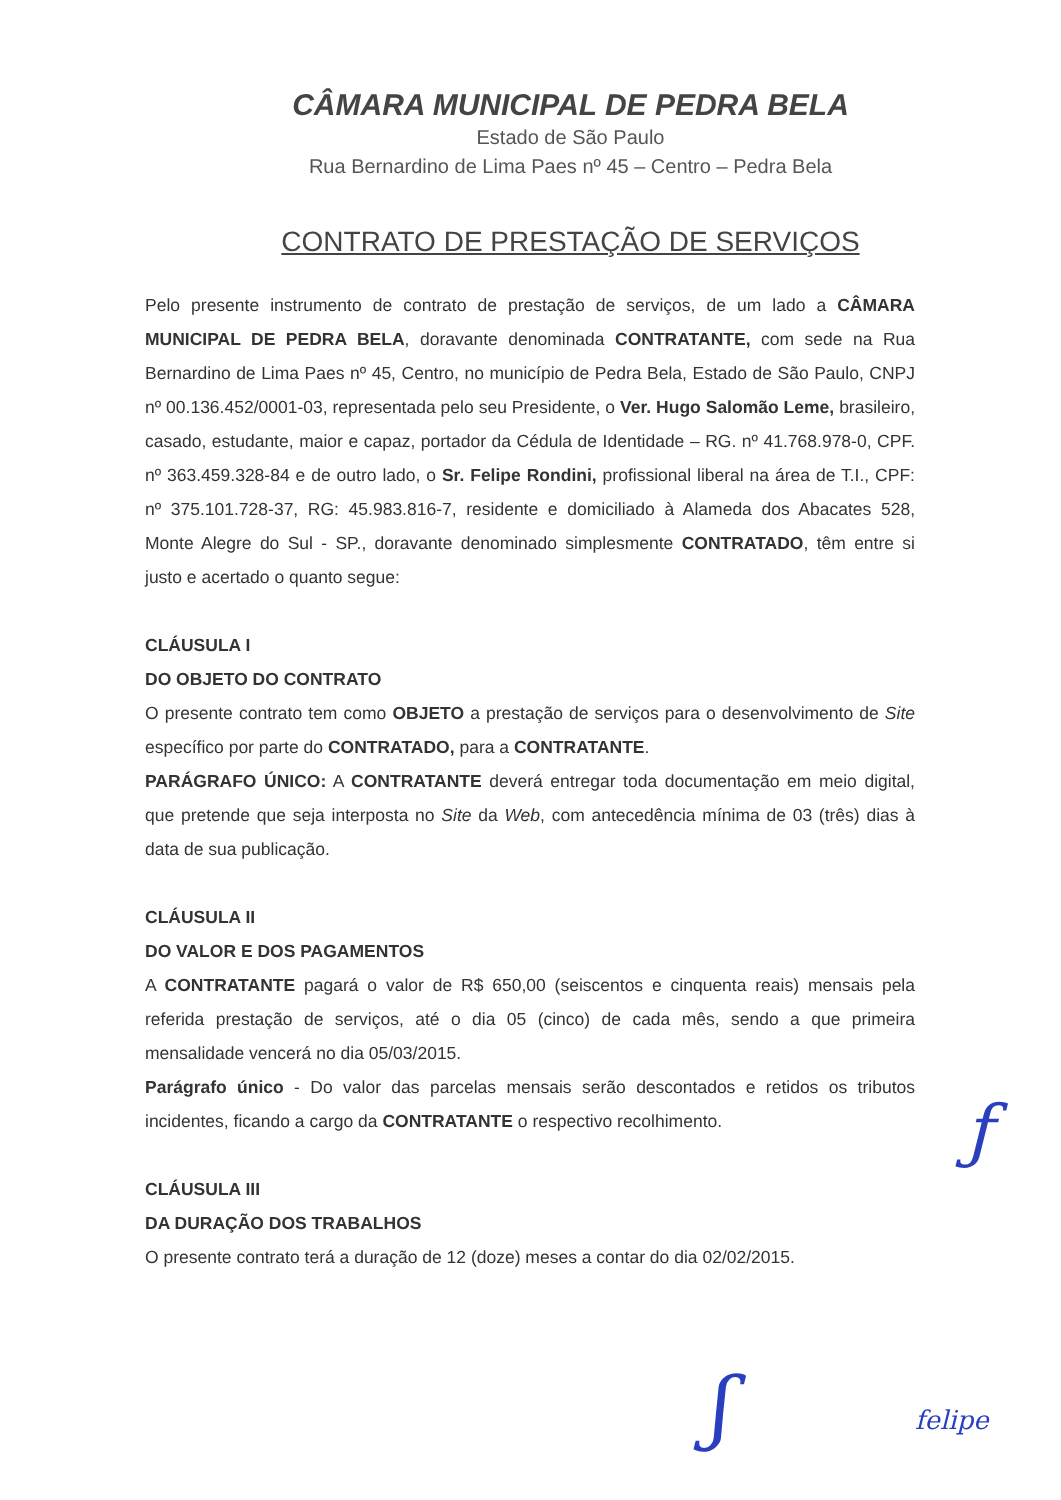CÂMARA MUNICIPAL DE PEDRA BELA
Estado de São Paulo
Rua Bernardino de Lima Paes nº 45 – Centro – Pedra Bela
CONTRATO DE PRESTAÇÃO DE SERVIÇOS
Pelo presente instrumento de contrato de prestação de serviços, de um lado a CÂMARA MUNICIPAL DE PEDRA BELA, doravante denominada CONTRATANTE, com sede na Rua Bernardino de Lima Paes nº 45, Centro, no município de Pedra Bela, Estado de São Paulo, CNPJ nº 00.136.452/0001-03, representada pelo seu Presidente, o Ver. Hugo Salomão Leme, brasileiro, casado, estudante, maior e capaz, portador da Cédula de Identidade – RG. nº 41.768.978-0, CPF. nº 363.459.328-84 e de outro lado, o Sr. Felipe Rondini, profissional liberal na área de T.I., CPF: nº 375.101.728-37, RG: 45.983.816-7, residente e domiciliado à Alameda dos Abacates 528, Monte Alegre do Sul - SP., doravante denominado simplesmente CONTRATADO, têm entre si justo e acertado o quanto segue:
CLÁUSULA I
DO OBJETO DO CONTRATO
O presente contrato tem como OBJETO a prestação de serviços para o desenvolvimento de Site específico por parte do CONTRATADO, para a CONTRATANTE.
PARÁGRAFO ÚNICO: A CONTRATANTE deverá entregar toda documentação em meio digital, que pretende que seja interposta no Site da Web, com antecedência mínima de 03 (três) dias à data de sua publicação.
CLÁUSULA II
DO VALOR E DOS PAGAMENTOS
A CONTRATANTE pagará o valor de R$ 650,00 (seiscentos e cinquenta reais) mensais pela referida prestação de serviços, até o dia 05 (cinco) de cada mês, sendo a que primeira mensalidade vencerá no dia 05/03/2015.
Parágrafo único - Do valor das parcelas mensais serão descontados e retidos os tributos incidentes, ficando a cargo da CONTRATANTE o respectivo recolhimento.
CLÁUSULA III
DA DURAÇÃO DOS TRABALHOS
O presente contrato terá a duração de 12 (doze) meses a contar do dia 02/02/2015.
ƒ
ʃ felipe